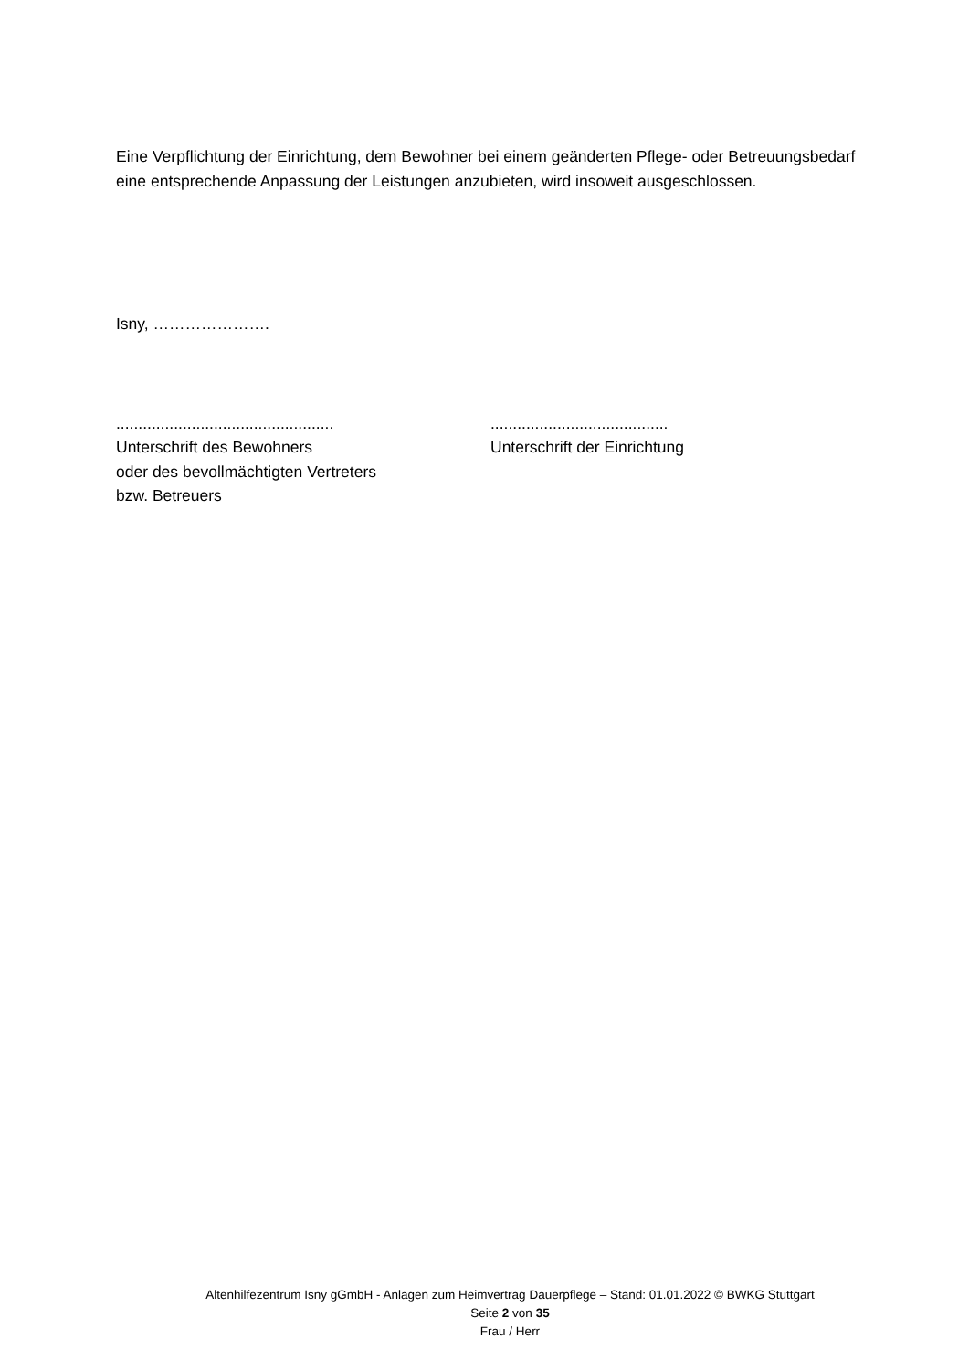Eine Verpflichtung der Einrichtung, dem Bewohner bei einem geänderten Pflege- oder Betreuungsbedarf eine entsprechende Anpassung der Leistungen anzubieten, wird insoweit ausgeschlossen.
Isny, ………………….
.................................................
Unterschrift des Bewohners
oder des bevollmächtigten Vertreters
bzw. Betreuers
........................................
Unterschrift der Einrichtung
Altenhilfezentrum Isny gGmbH - Anlagen zum Heimvertrag Dauerpflege – Stand: 01.01.2022 © BWKG Stuttgart
Seite 2 von 35
Frau / Herr